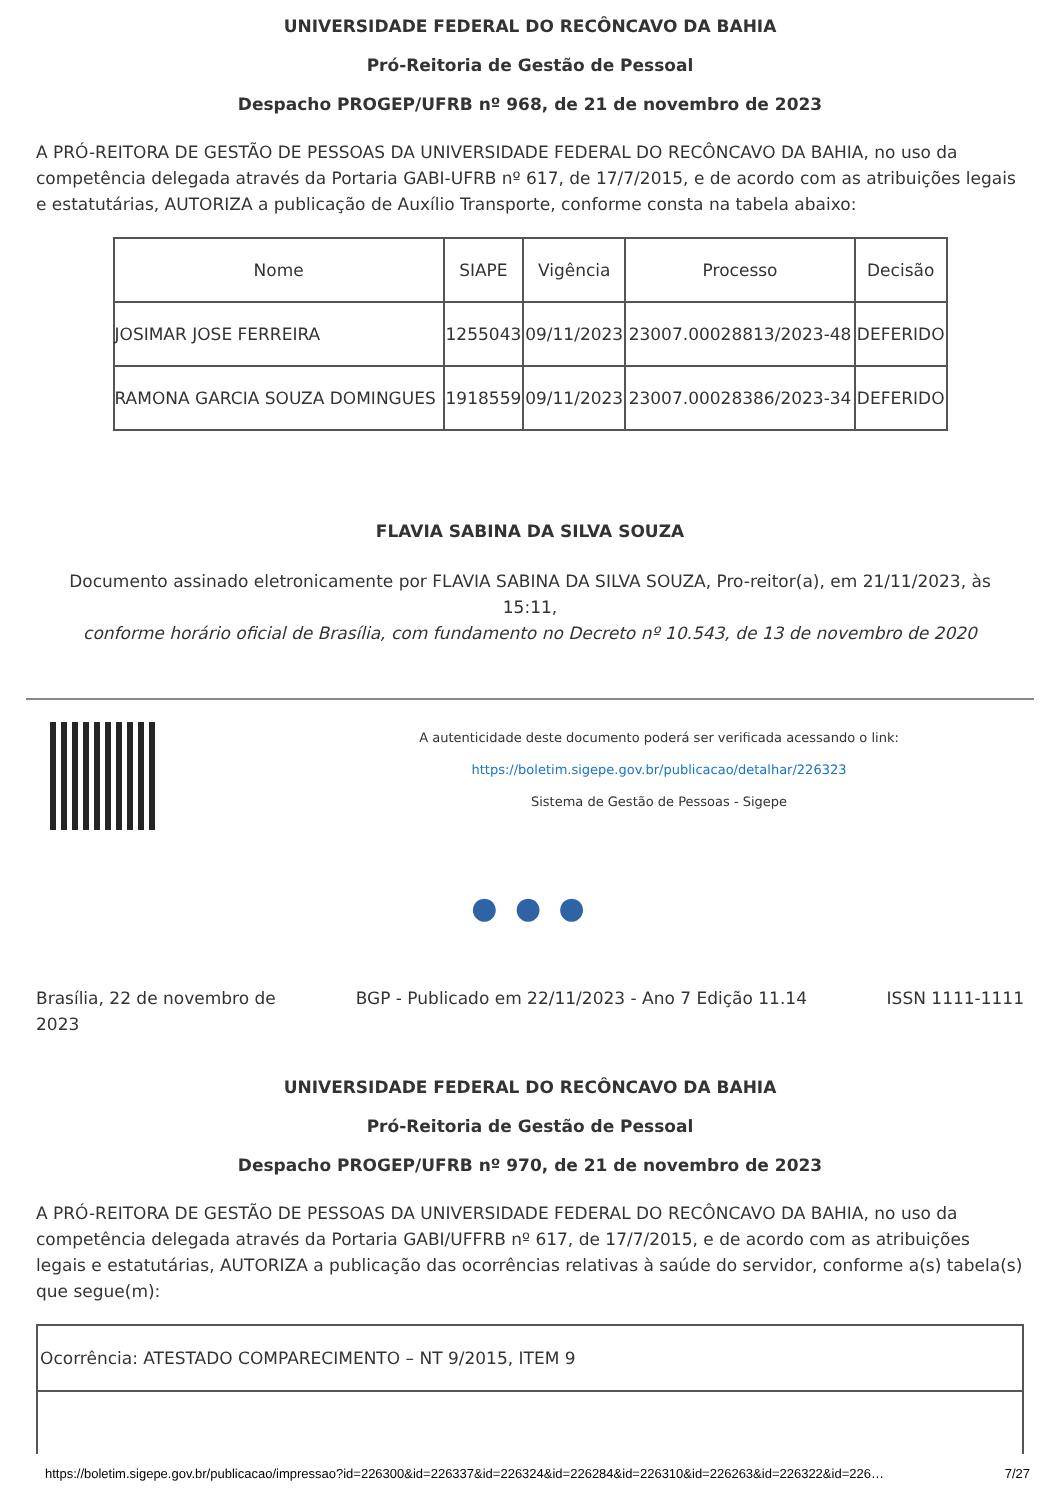UNIVERSIDADE FEDERAL DO RECÔNCAVO DA BAHIA
Pró-Reitoria de Gestão de Pessoal
Despacho PROGEP/UFRB nº 968, de 21 de novembro de 2023
A PRÓ-REITORA DE GESTÃO DE PESSOAS DA UNIVERSIDADE FEDERAL DO RECÔNCAVO DA BAHIA, no uso da competência delegada através da Portaria GABI-UFRB nº 617, de 17/7/2015, e de acordo com as atribuições legais e estatutárias, AUTORIZA a publicação de Auxílio Transporte, conforme consta na tabela abaixo:
| Nome | SIAPE | Vigência | Processo | Decisão |
| --- | --- | --- | --- | --- |
| JOSIMAR JOSE FERREIRA | 1255043 | 09/11/2023 | 23007.00028813/2023-48 | DEFERIDO |
| RAMONA GARCIA SOUZA DOMINGUES | 1918559 | 09/11/2023 | 23007.00028386/2023-34 | DEFERIDO |
FLAVIA SABINA DA SILVA SOUZA
Documento assinado eletronicamente por FLAVIA SABINA DA SILVA SOUZA, Pro-reitor(a), em 21/11/2023, às 15:11,
conforme horário oficial de Brasília, com fundamento no Decreto nº 10.543, de 13 de novembro de 2020
A autenticidade deste documento poderá ser verificada acessando o link:
https://boletim.sigepe.gov.br/publicacao/detalhar/226323
Sistema de Gestão de Pessoas - Sigepe
● ● ●
Brasília, 22 de novembro de 2023 BGP - Publicado em 22/11/2023 - Ano 7 Edição 11.14 ISSN 1111-1111
UNIVERSIDADE FEDERAL DO RECÔNCAVO DA BAHIA
Pró-Reitoria de Gestão de Pessoal
Despacho PROGEP/UFRB nº 970, de 21 de novembro de 2023
A PRÓ-REITORA DE GESTÃO DE PESSOAS DA UNIVERSIDADE FEDERAL DO RECÔNCAVO DA BAHIA, no uso da competência delegada através da Portaria GABI/UFFRB nº 617, de 17/7/2015, e de acordo com as atribuições legais e estatutárias, AUTORIZA a publicação das ocorrências relativas à saúde do servidor, conforme a(s) tabela(s) que segue(m):
| Ocorrência: ATESTADO COMPARECIMENTO – NT 9/2015, ITEM 9 |
https://boletim.sigepe.gov.br/publicacao/impressao?id=226300&id=226337&id=226324&id=226284&id=226310&id=226263&id=226322&id=226… 7/27